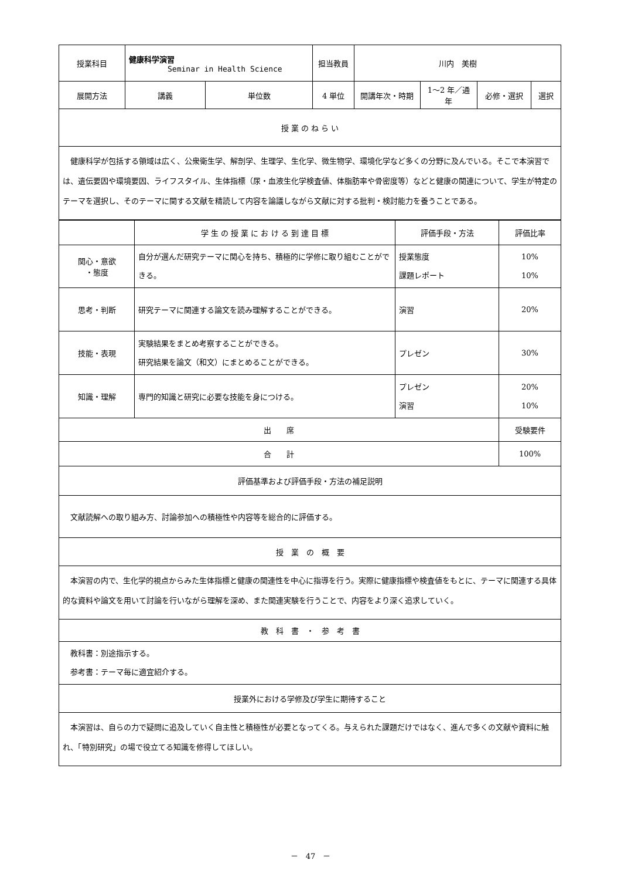| 授業科目 | 健康科学演習 Seminar in Health Science | | 担当教員 | 川内 美樹 | | | |
| 展開方法 | 講義 | 単位数 | 4 単位 | 開講年次・時期 | 1～2 年／通年 | 必修・選択 | 選択 |
| 授 業 の ね ら い | | | | | | | |
| 健康科学が包括する領域は広く、公衆衛生学、解剖学、生理学、生化学、微生物学、環境化学など多くの分野に及んでいる。そこで本演習では、遺伝要因や環境要因、ライフスタイル、生体指標（尿・血液生化学検査値、体脂肪率や骨密度等）などと健康の関連について、学生が特定のテーマを選択し、そのテーマに関する文献を精読して内容を論議しながら文献に対する批判・検討能力を養うことである。 | | | | | | | |
| | 学 生 の 授 業 に お け る 到 達 目 標 | 評価手段・方法 | 評価比率 |
| 関心・意欲 ・態度 | 自分が選んだ研究テーマに関心を持ち、積極的に学修に取り組むことができる。 | 授業態度 課題レポート | 10% 10% |
| 思考・判断 | 研究テーマに関連する論文を読み理解することができる。 | 演習 | 20% |
| 技能・表現 | 実験結果をまとめ考察することができる。 研究結果を論文（和文）にまとめることができる。 | プレゼン | 30% |
| 知識・理解 | 専門的知識と研究に必要な技能を身につける。 | プレゼン 演習 | 20% 10% |
| 出 席 | | | 受験要件 |
| 合 計 | | | 100% |
| 評価基準および評価手段・方法の補足説明 | | | |
| 文献読解への取り組み方、討論参加への積極性や内容等を総合的に評価する。 | | | |
| 授 業 の 概 要 | | | |
| 本演習の内で、生化学的視点からみた生体指標と健康の関連性を中心に指導を行う。実際に健康指標や検査値をもとに、テーマに関連する具体的な資料や論文を用いて討論を行いながら理解を深め、また関連実験を行うことで、内容をより深く追求していく。 | | | |
| 教 科 書 ・ 参 考 書 | | | |
| 教科書：別途指示する。 参考書：テーマ毎に適宜紹介する。 | | | |
| 授業外における学修及び学生に期待すること | | | |
| 本演習は、自らの力で疑問に追及していく自主性と積極性が必要となってくる。与えられた課題だけではなく、進んで多くの文献や資料に触れ、「特別研究」の場で役立てる知識を修得してほしい。 | | | |
－　47　－